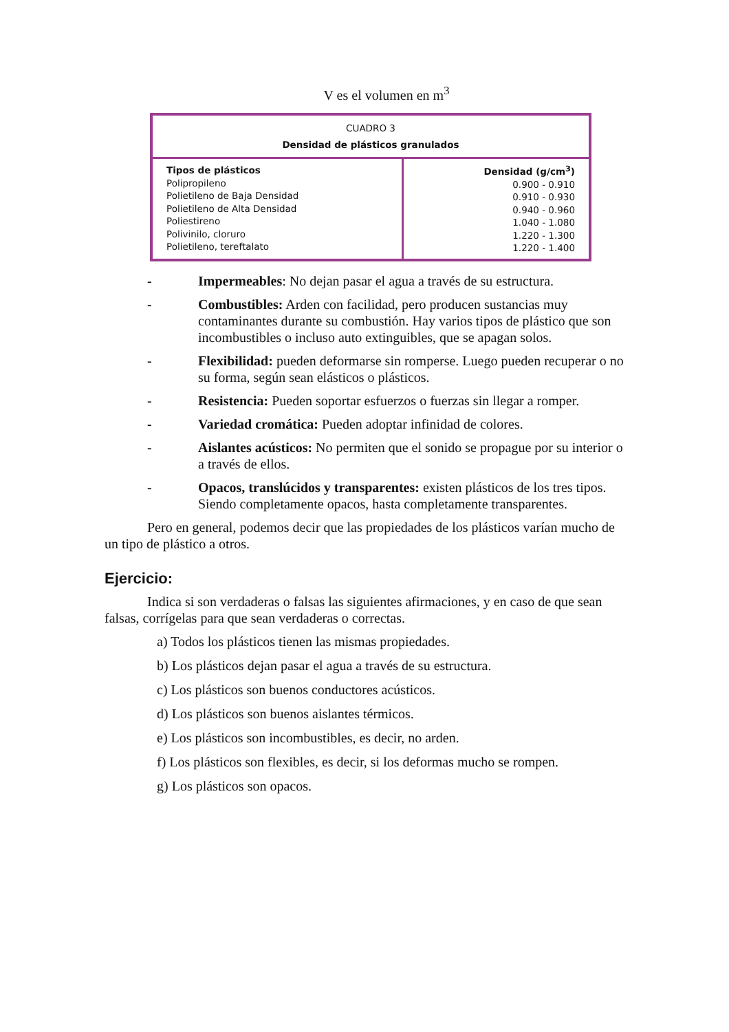V es el volumen en m<sup>3</sup>
| CUADRO 3 Densidad de plásticos granulados | |
| --- | --- |
| Tipos de plásticos Polipropileno Polietileno de Baja Densidad Polietileno de Alta Densidad Poliestireno Polivinilo, cloruro Polietileno, tereftalato | Densidad (g/cm<sup>3</sup>) 0.900 - 0.910 0.910 - 0.930 0.940 - 0.960 1.040 - 1.080 1.220 - 1.300 1.220 - 1.400 |
- Impermeables: No dejan pasar el agua a través de su estructura.
- Combustibles: Arden con facilidad, pero producen sustancias muy contaminantes durante su combustión. Hay varios tipos de plástico que son incombustibles o incluso auto extinguibles, que se apagan solos.
- Flexibilidad: pueden deformarse sin romperse. Luego pueden recuperar o no su forma, según sean elásticos o plásticos.
- Resistencia: Pueden soportar esfuerzos o fuerzas sin llegar a romper.
- Variedad cromática: Pueden adoptar infinidad de colores.
- Aislantes acústicos: No permiten que el sonido se propague por su interior o a través de ellos.
- Opacos, translúcidos y transparentes: existen plásticos de los tres tipos. Siendo completamente opacos, hasta completamente transparentes.
Pero en general, podemos decir que las propiedades de los plásticos varían mucho de un tipo de plástico a otros.
Ejercicio:
Indica si son verdaderas o falsas las siguientes afirmaciones, y en caso de que sean falsas, corrígelas para que sean verdaderas o correctas.
a) Todos los plásticos tienen las mismas propiedades.
b) Los plásticos dejan pasar el agua a través de su estructura.
c) Los plásticos son buenos conductores acústicos.
d) Los plásticos son buenos aislantes térmicos.
e) Los plásticos son incombustibles, es decir, no arden.
f) Los plásticos son flexibles, es decir, si los deformas mucho se rompen.
g) Los plásticos son opacos.